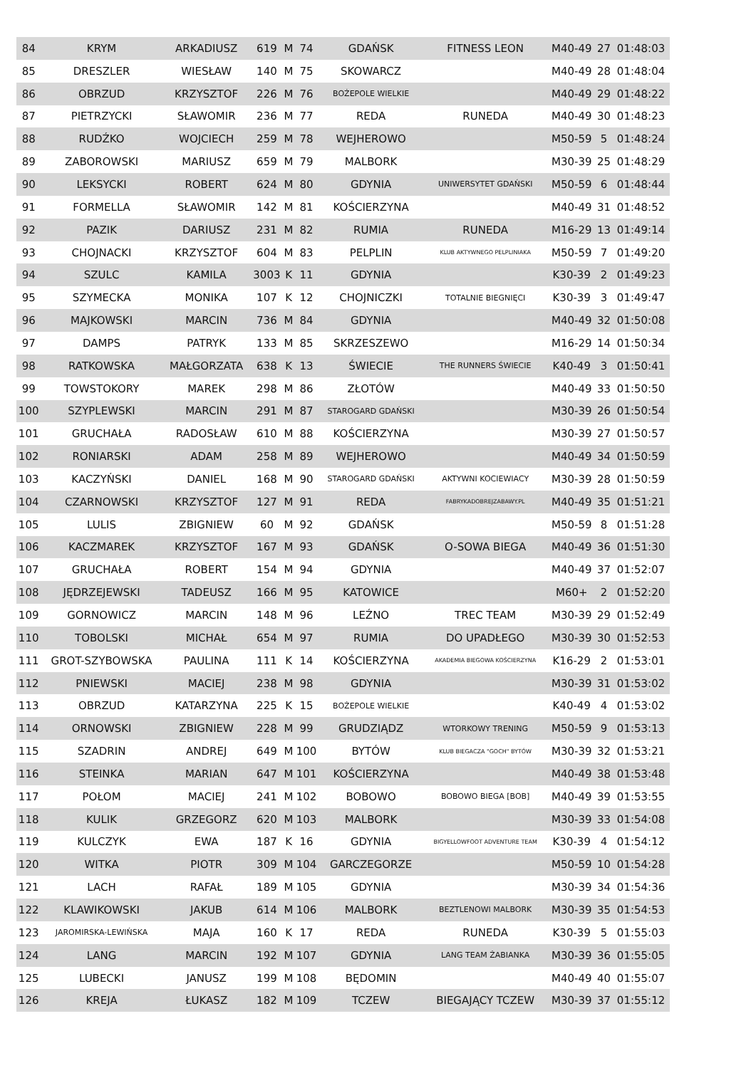| 84 | KRYM | ARKADIUSZ | 619 | M | 74 | GDAŃSK | FITNESS LEON | M40-49 | 27 | 01:48:03 |
| 85 | DRESZLER | WIESŁAW | 140 | M | 75 | SKOWARCZ | | M40-49 | 28 | 01:48:04 |
| 86 | OBRZUD | KRZYSZTOF | 226 | M | 76 | BOŻEPOLE WIELKIE | | M40-49 | 29 | 01:48:22 |
| 87 | PIETRZYCKI | SŁAWOMIR | 236 | M | 77 | REDA | RUNEDA | M40-49 | 30 | 01:48:23 |
| 88 | RUDŹKO | WOJCIECH | 259 | M | 78 | WEJHEROWO | | M50-59 | 5 | 01:48:24 |
| 89 | ZABOROWSKI | MARIUSZ | 659 | M | 79 | MALBORK | | M30-39 | 25 | 01:48:29 |
| 90 | LEKSYCKI | ROBERT | 624 | M | 80 | GDYNIA | UNIWERSYTET GDAŃSKI | M50-59 | 6 | 01:48:44 |
| 91 | FORMELLA | SŁAWOMIR | 142 | M | 81 | KOŚCIERZYNA | | M40-49 | 31 | 01:48:52 |
| 92 | PAZIK | DARIUSZ | 231 | M | 82 | RUMIA | RUNEDA | M16-29 | 13 | 01:49:14 |
| 93 | CHOJNACKI | KRZYSZTOF | 604 | M | 83 | PELPLIN | KLUB AKTYWNEGO PELPLINIAKA | M50-59 | 7 | 01:49:20 |
| 94 | SZULC | KAMILA | 3003 | K | 11 | GDYNIA | | K30-39 | 2 | 01:49:23 |
| 95 | SZYMECKA | MONIKA | 107 | K | 12 | CHOJNICZKI | TOTALNIE BIEGNIĘCI | K30-39 | 3 | 01:49:47 |
| 96 | MAJKOWSKI | MARCIN | 736 | M | 84 | GDYNIA | | M40-49 | 32 | 01:50:08 |
| 97 | DAMPS | PATRYK | 133 | M | 85 | SKRZESZEWO | | M16-29 | 14 | 01:50:34 |
| 98 | RATKOWSKA | MAŁGORZATA | 638 | K | 13 | ŚWIECIE | THE RUNNERS ŚWIECIE | K40-49 | 3 | 01:50:41 |
| 99 | TOWSTOKORY | MAREK | 298 | M | 86 | ZŁOTÓW | | M40-49 | 33 | 01:50:50 |
| 100 | SZYPLEWSKI | MARCIN | 291 | M | 87 | STAROGARD GDAŃSKI | | M30-39 | 26 | 01:50:54 |
| 101 | GRUCHAŁA | RADOSŁAW | 610 | M | 88 | KOŚCIERZYNA | | M30-39 | 27 | 01:50:57 |
| 102 | RONIARSKI | ADAM | 258 | M | 89 | WEJHEROWO | | M40-49 | 34 | 01:50:59 |
| 103 | KACZYŃSKI | DANIEL | 168 | M | 90 | STAROGARD GDAŃSKI | AKTYWNI KOCIEWIACY | M30-39 | 28 | 01:50:59 |
| 104 | CZARNOWSKI | KRZYSZTOF | 127 | M | 91 | REDA | FABRYKADOBREJZABAWY.PL | M40-49 | 35 | 01:51:21 |
| 105 | LULIS | ZBIGNIEW | 60 | M | 92 | GDAŃSK | | M50-59 | 8 | 01:51:28 |
| 106 | KACZMAREK | KRZYSZTOF | 167 | M | 93 | GDAŃSK | O-SOWA BIEGA | M40-49 | 36 | 01:51:30 |
| 107 | GRUCHAŁA | ROBERT | 154 | M | 94 | GDYNIA | | M40-49 | 37 | 01:52:07 |
| 108 | JĘDRZEJEWSKI | TADEUSZ | 166 | M | 95 | KATOWICE | | M60+ | 2 | 01:52:20 |
| 109 | GORNOWICZ | MARCIN | 148 | M | 96 | LEŹNO | TREC TEAM | M30-39 | 29 | 01:52:49 |
| 110 | TOBOLSKI | MICHAŁ | 654 | M | 97 | RUMIA | DO UPADŁEGO | M30-39 | 30 | 01:52:53 |
| 111 | GROT-SZYBOWSKA | PAULINA | 111 | K | 14 | KOŚCIERZYNA | AKADEMIA BIEGOWA KOŚCIERZYNA | K16-29 | 2 | 01:53:01 |
| 112 | PNIEWSKI | MACIEJ | 238 | M | 98 | GDYNIA | | M30-39 | 31 | 01:53:02 |
| 113 | OBRZUD | KATARZYNA | 225 | K | 15 | BOŻEPOLE WIELKIE | | K40-49 | 4 | 01:53:02 |
| 114 | ORNOWSKI | ZBIGNIEW | 228 | M | 99 | GRUDZIĄDZ | WTORKOWY TRENING | M50-59 | 9 | 01:53:13 |
| 115 | SZADRIN | ANDREJ | 649 | M | 100 | BYTÓW | KLUB BIEGACZA "GOCH" BYTÓW | M30-39 | 32 | 01:53:21 |
| 116 | STEINKA | MARIAN | 647 | M | 101 | KOŚCIERZYNA | | M40-49 | 38 | 01:53:48 |
| 117 | POŁOM | MACIEJ | 241 | M | 102 | BOBOWO | BOBOWO BIEGA [BOB] | M40-49 | 39 | 01:53:55 |
| 118 | KULIK | GRZEGORZ | 620 | M | 103 | MALBORK | | M30-39 | 33 | 01:54:08 |
| 119 | KULCZYK | EWA | 187 | K | 16 | GDYNIA | BIGYELLOWFOOT ADVENTURE TEAM | K30-39 | 4 | 01:54:12 |
| 120 | WITKA | PIOTR | 309 | M | 104 | GARCZEGORZE | | M50-59 | 10 | 01:54:28 |
| 121 | LACH | RAFAŁ | 189 | M | 105 | GDYNIA | | M30-39 | 34 | 01:54:36 |
| 122 | KLAWIKOWSKI | JAKUB | 614 | M | 106 | MALBORK | BEZTLENOWI MALBORK | M30-39 | 35 | 01:54:53 |
| 123 | JAROMIRSKA-LEWIŃSKA | MAJA | 160 | K | 17 | REDA | RUNEDA | K30-39 | 5 | 01:55:03 |
| 124 | LANG | MARCIN | 192 | M | 107 | GDYNIA | LANG TEAM ŻABIANKA | M30-39 | 36 | 01:55:05 |
| 125 | LUBECKI | JANUSZ | 199 | M | 108 | BĘDOMIN | | M40-49 | 40 | 01:55:07 |
| 126 | KREJA | ŁUKASZ | 182 | M | 109 | TCZEW | BIEGAJĄCY TCZEW | M30-39 | 37 | 01:55:12 |